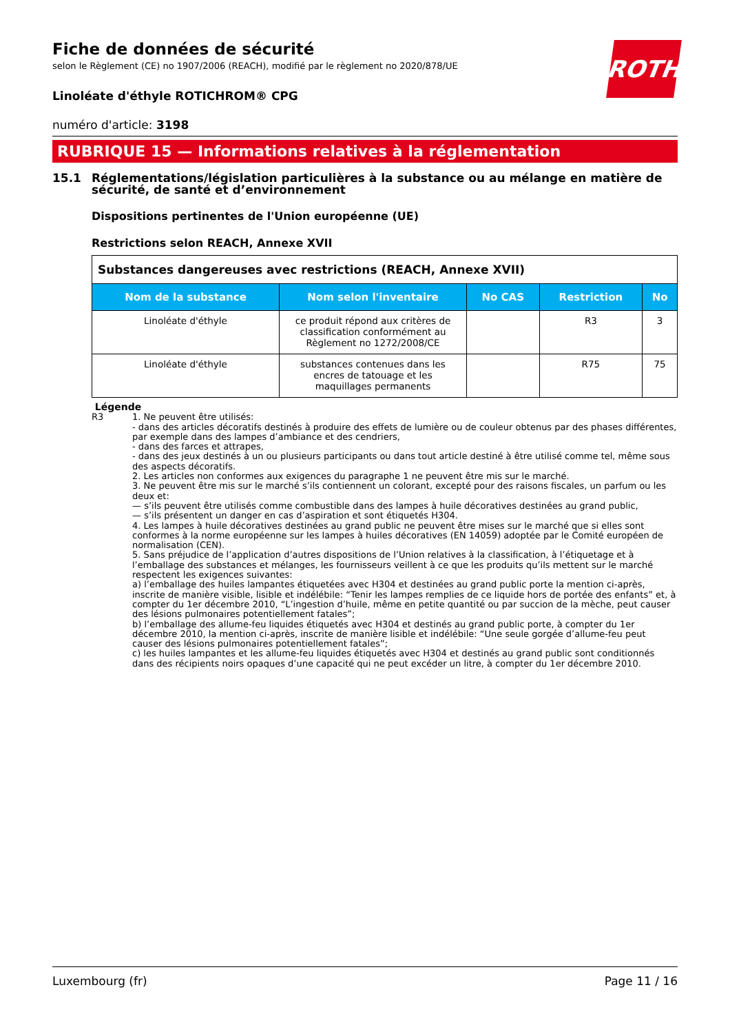ROTH
Fiche de données de sécurité
selon le Règlement (CE) no 1907/2006 (REACH), modifié par le règlement no 2020/878/UE
Linoléate d'éthyle ROTICHROM® CPG
numéro d'article: 3198
RUBRIQUE 15 — Informations relatives à la réglementation
15.1 Réglementations/législation particulières à la substance ou au mélange en matière de sécurité, de santé et d’environnement
Dispositions pertinentes de l'Union européenne (UE)
Restrictions selon REACH, Annexe XVII
| Substances dangereuses avec restrictions (REACH, Annexe XVII) | | | | |
| Nom de la substance | Nom selon l'inventaire | No CAS | Restriction | No |
| Linoléate d'éthyle | ce produit répond aux critères de classification conformément au Règlement no 1272/2008/CE | | R3 | 3 |
| Linoléate d'éthyle | substances contenues dans les encres de tatouage et les maquillages permanents | | R75 | 75 |
Légende
R3 1. Ne peuvent être utilisés:
- dans des articles décoratifs destinés à produire des effets de lumière ou de couleur obtenus par des phases différentes, par exemple dans des lampes d’ambiance et des cendriers,
- dans des farces et attrapes,
- dans des jeux destinés à un ou plusieurs participants ou dans tout article destiné à être utilisé comme tel, même sous des aspects décoratifs.
2. Les articles non conformes aux exigences du paragraphe 1 ne peuvent être mis sur le marché.
3. Ne peuvent être mis sur le marché s’ils contiennent un colorant, excepté pour des raisons fiscales, un parfum ou les deux et:
— s’ils peuvent être utilisés comme combustible dans des lampes à huile décoratives destinées au grand public,
— s’ils présentent un danger en cas d’aspiration et sont étiquetés H304.
4. Les lampes à huile décoratives destinées au grand public ne peuvent être mises sur le marché que si elles sont conformes à la norme européenne sur les lampes à huiles décoratives (EN 14059) adoptée par le Comité européen de normalisation (CEN).
5. Sans préjudice de l’application d’autres dispositions de l’Union relatives à la classification, à l’étiquetage et à l’emballage des substances et mélanges, les fournisseurs veillent à ce que les produits qu’ils mettent sur le marché respectent les exigences suivantes:
a) l’emballage des huiles lampantes étiquetées avec H304 et destinées au grand public porte la mention ci-après, inscrite de manière visible, lisible et indélébile: “Tenir les lampes remplies de ce liquide hors de portée des enfants” et, à compter du 1er décembre 2010, “L’ingestion d’huile, même en petite quantité ou par succion de la mèche, peut causer des lésions pulmonaires potentiellement fatales”;
b) l’emballage des allume-feu liquides étiquetés avec H304 et destinés au grand public porte, à compter du 1er décembre 2010, la mention ci-après, inscrite de manière lisible et indélébile: “Une seule gorgée d’allume-feu peut causer des lésions pulmonaires potentiellement fatales”;
c) les huiles lampantes et les allume-feu liquides étiquetés avec H304 et destinés au grand public sont conditionnés dans des récipients noirs opaques d’une capacité qui ne peut excéder un litre, à compter du 1er décembre 2010.
Luxembourg (fr) Page 11 / 16